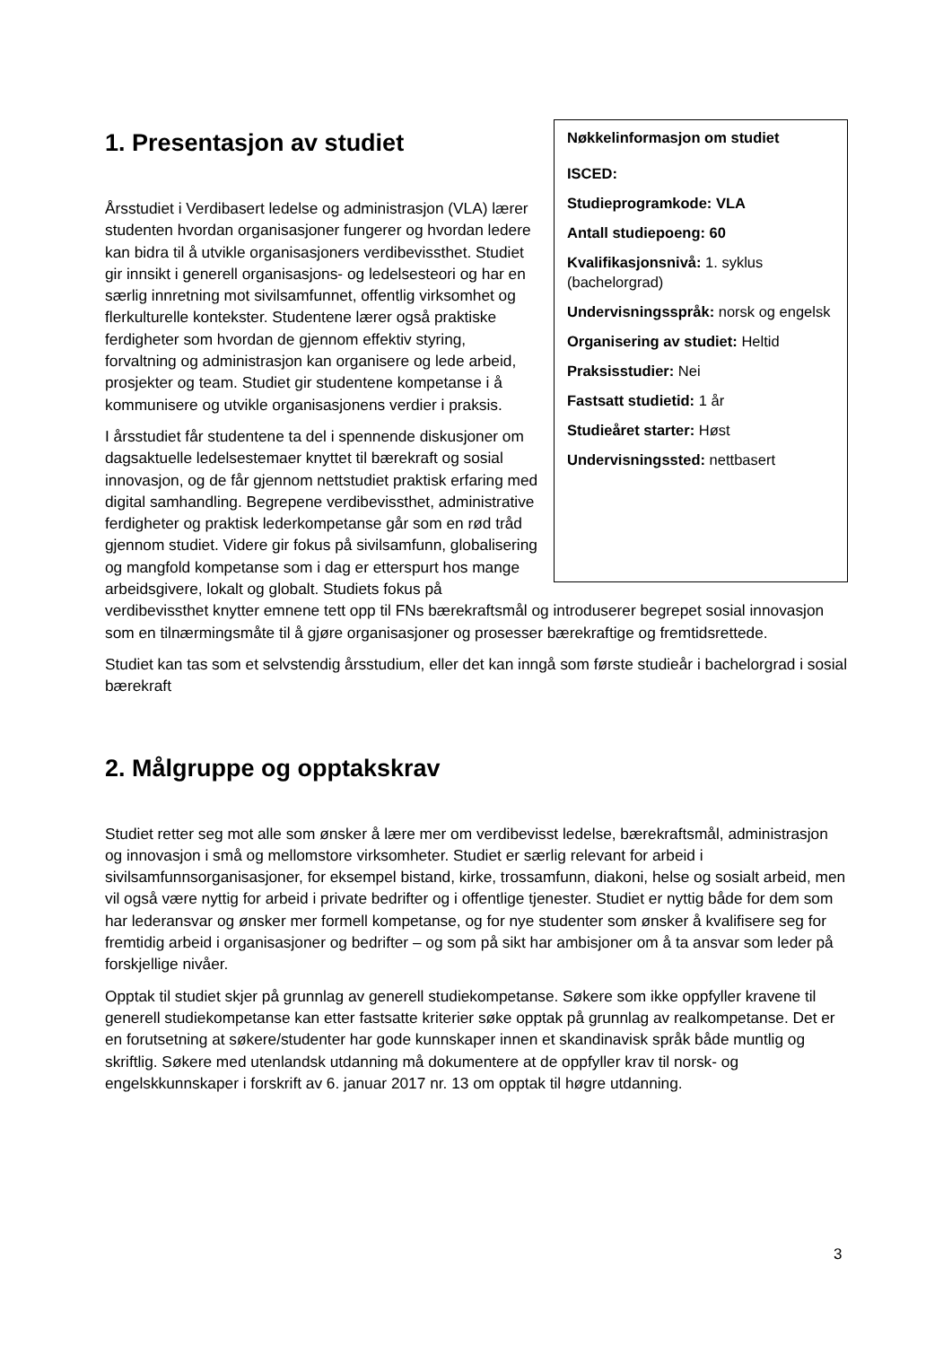Nøkkelinformasjon om studiet
ISCED:
Studieprogramkode: VLA
Antall studiepoeng: 60
Kvalifikasjonsnivå: 1. syklus (bachelorgrad)
Undervisningsspråk: norsk og engelsk
Organisering av studiet: Heltid
Praksisstudier: Nei
Fastsatt studietid: 1 år
Studieåret starter: Høst
Undervisningssted: nettbasert
1. Presentasjon av studiet
Årsstudiet i Verdibasert ledelse og administrasjon (VLA) lærer studenten hvordan organisasjoner fungerer og hvordan ledere kan bidra til å utvikle organisasjoners verdibevissthet. Studiet gir innsikt i generell organisasjons- og ledelsesteori og har en særlig innretning mot sivilsamfunnet, offentlig virksomhet og flerkulturelle kontekster. Studentene lærer også praktiske ferdigheter som hvordan de gjennom effektiv styring, forvaltning og administrasjon kan organisere og lede arbeid, prosjekter og team. Studiet gir studentene kompetanse i å kommunisere og utvikle organisasjonens verdier i praksis.
I årsstudiet får studentene ta del i spennende diskusjoner om dagsaktuelle ledelsestemaer knyttet til bærekraft og sosial innovasjon, og de får gjennom nettstudiet praktisk erfaring med digital samhandling. Begrepene verdibevissthet, administrative ferdigheter og praktisk lederkompetanse går som en rød tråd gjennom studiet. Videre gir fokus på sivilsamfunn, globalisering og mangfold kompetanse som i dag er etterspurt hos mange arbeidsgivere, lokalt og globalt. Studiets fokus på verdibevissthet knytter emnene tett opp til FNs bærekraftsmål og introduserer begrepet sosial innovasjon som en tilnærmingsmåte til å gjøre organisasjoner og prosesser bærekraftige og fremtidsrettede.
Studiet kan tas som et selvstendig årsstudium, eller det kan inngå som første studieår i bachelorgrad i sosial bærekraft
2. Målgruppe og opptakskrav
Studiet retter seg mot alle som ønsker å lære mer om verdibevisst ledelse, bærekraftsmål, administrasjon og innovasjon i små og mellomstore virksomheter. Studiet er særlig relevant for arbeid i sivilsamfunnsorganisasjoner, for eksempel bistand, kirke, trossamfunn, diakoni, helse og sosialt arbeid, men vil også være nyttig for arbeid i private bedrifter og i offentlige tjenester. Studiet er nyttig både for dem som har lederansvar og ønsker mer formell kompetanse, og for nye studenter som ønsker å kvalifisere seg for fremtidig arbeid i organisasjoner og bedrifter – og som på sikt har ambisjoner om å ta ansvar som leder på forskjellige nivåer.
Opptak til studiet skjer på grunnlag av generell studiekompetanse. Søkere som ikke oppfyller kravene til generell studiekompetanse kan etter fastsatte kriterier søke opptak på grunnlag av realkompetanse. Det er en forutsetning at søkere/studenter har gode kunnskaper innen et skandinavisk språk både muntlig og skriftlig. Søkere med utenlandsk utdanning må dokumentere at de oppfyller krav til norsk- og engelskkunnskaper i forskrift av 6. januar 2017 nr. 13 om opptak til høgre utdanning.
3